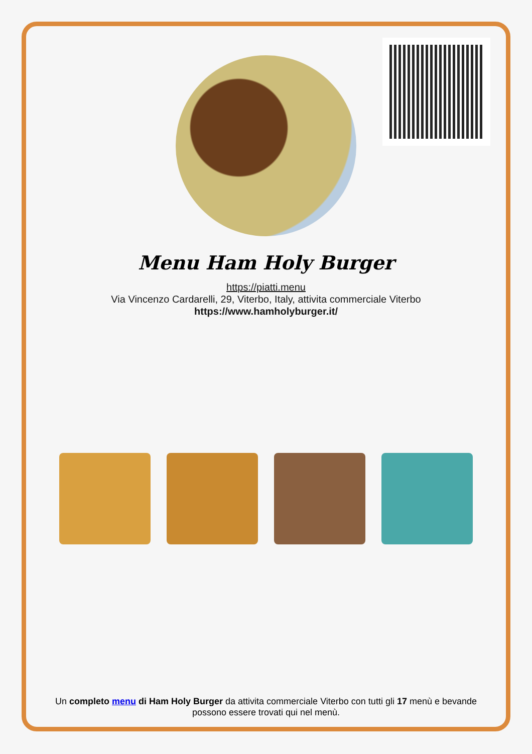Menu Ham Holy Burger
https://piatti.menu
Via Vincenzo Cardarelli, 29, Viterbo, Italy, attivita commerciale Viterbo
https://www.hamholyburger.it/
Un completo menu di Ham Holy Burger da attivita commerciale Viterbo con tutti gli 17 menù e bevande possono essere trovati qui nel menù.